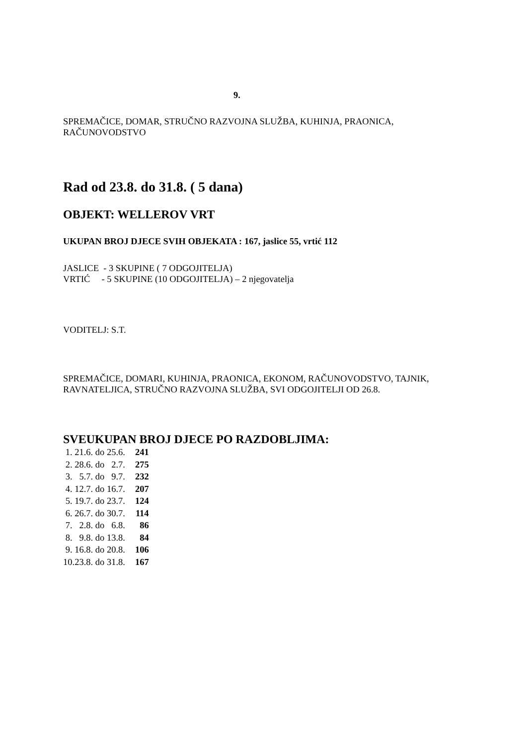9.
SPREMAČICE, DOMAR, STRUČNO RAZVOJNA SLUŽBA, KUHINJA, PRAONICA, RAČUNOVODSTVO
Rad od 23.8. do 31.8. ( 5 dana)
OBJEKT: WELLEROV VRT
UKUPAN BROJ DJECE SVIH OBJEKATA : 167, jaslice 55, vrtić 112
JASLICE - 3 SKUPINE ( 7 ODGOJITELJA)
VRTIĆ - 5 SKUPINE (10 ODGOJITELJA) – 2 njegovatelja
VODITELJ: S.T.
SPREMAČICE, DOMARI, KUHINJA, PRAONICA, EKONOM, RAČUNOVODSTVO, TAJNIK, RAVNATELJICA, STRUČNO RAZVOJNA SLUŽBA, SVI ODGOJITELJI OD 26.8.
SVEUKUPAN BROJ DJECE PO RAZDOBLJIMA:
| 1. 21.6. do 25.6. | 241 |
| 2. 28.6. do 2.7. | 275 |
| 3. 5.7. do 9.7. | 232 |
| 4. 12.7. do 16.7. | 207 |
| 5. 19.7. do 23.7. | 124 |
| 6. 26.7. do 30.7. | 114 |
| 7. 2.8. do 6.8. | 86 |
| 8. 9.8. do 13.8. | 84 |
| 9. 16.8. do 20.8. | 106 |
| 10.23.8. do 31.8. | 167 |